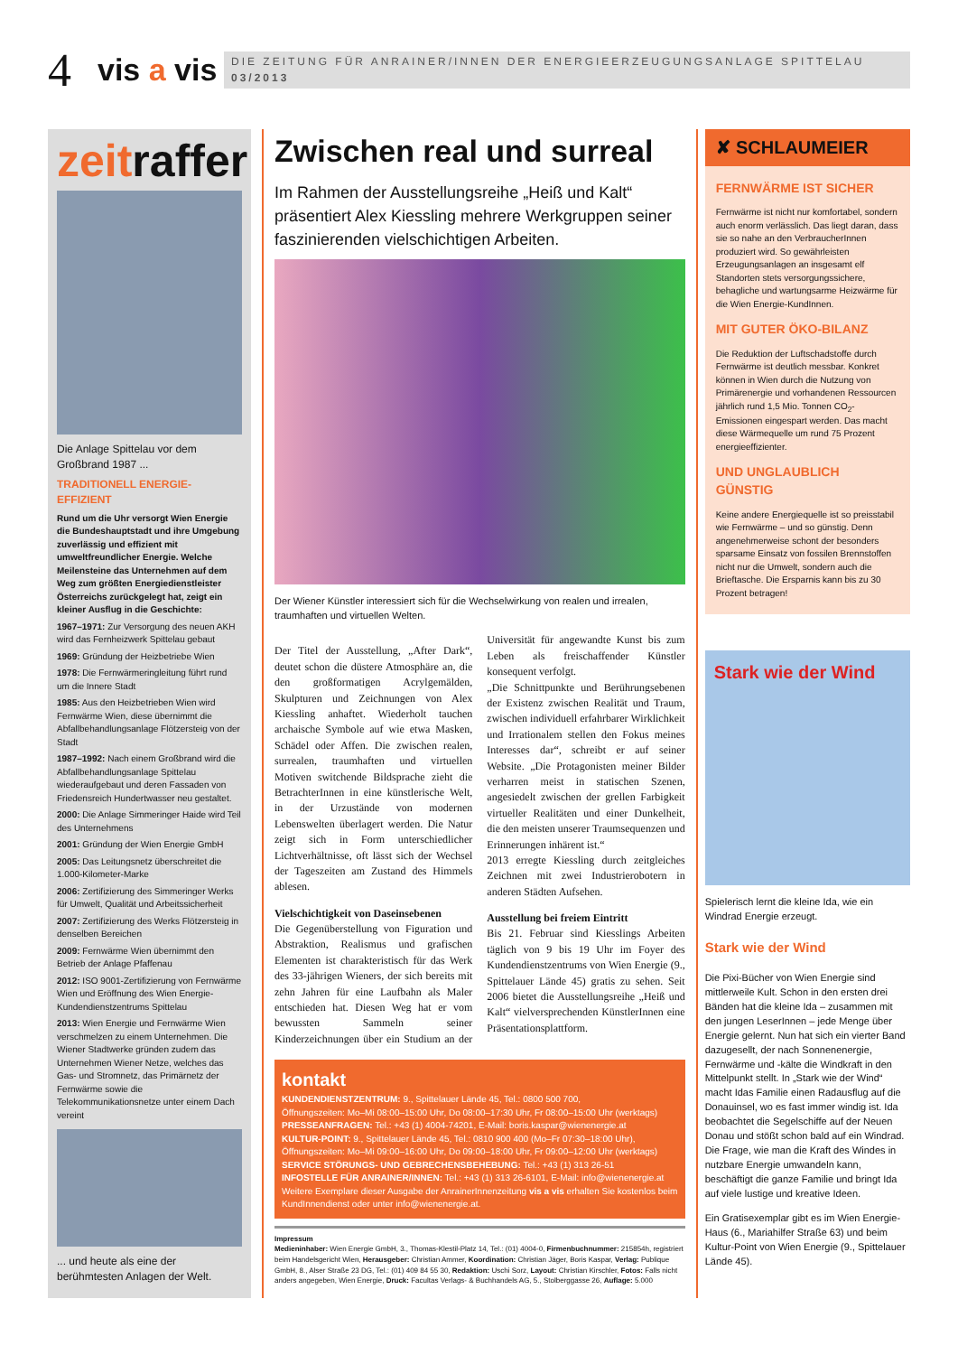4
vis a vis
DIE ZEITUNG FÜR ANRAINER/INNEN DER ENERGIEERZEUGUNGSANLAGE SPITTELAU 03/2013
zeitraffer
Die Anlage Spittelau vor dem Großbrand 1987 ...
TRADITIONELL ENERGIE-EFFIZIENT
Rund um die Uhr versorgt Wien Energie die Bundeshauptstadt und ihre Umgebung zuverlässig und effizient mit umweltfreundlicher Energie. Welche Meilensteine das Unternehmen auf dem Weg zum größten Energiedienstleister Österreichs zurückgelegt hat, zeigt ein kleiner Ausflug in die Geschichte:
1967–1971: Zur Versorgung des neuen AKH wird das Fernheizwerk Spittelau gebaut
1969: Gründung der Heizbetriebe Wien
1978: Die Fernwärmeringleitung führt rund um die Innere Stadt
1985: Aus den Heizbetrieben Wien wird Fernwärme Wien, diese übernimmt die Abfallbehandlungsanlage Flötzersteig von der Stadt
1987–1992: Nach einem Großbrand wird die Abfallbehandlungsanlage Spittelau wiederaufgebaut und deren Fassaden von Friedensreich Hundertwasser neu gestaltet.
2000: Die Anlage Simmeringer Haide wird Teil des Unternehmens
2001: Gründung der Wien Energie GmbH
2005: Das Leitungsnetz überschreitet die 1.000-Kilometer-Marke
2006: Zertifizierung des Simmeringer Werks für Umwelt, Qualität und Arbeitssicherheit
2007: Zertifizierung des Werks Flötzersteig in denselben Bereichen
2009: Fernwärme Wien übernimmt den Betrieb der Anlage Pfaffenau
2012: ISO 9001-Zertifizierung von Fernwärme Wien und Eröffnung des Wien Energie-Kundendienstzentrums Spittelau
2013: Wien Energie und Fernwärme Wien verschmelzen zu einem Unternehmen. Die Wiener Stadtwerke gründen zudem das Unternehmen Wiener Netze, welches das Gas- und Stromnetz, das Primärnetz der Fernwärme sowie die Telekommunikationsnetze unter einem Dach vereint
... und heute als eine der berühmtesten Anlagen der Welt.
Zwischen real und surreal
Im Rahmen der Ausstellungsreihe „Heiß und Kalt“ präsentiert Alex Kiessling mehrere Werkgruppen seiner faszinierenden vielschichtigen Arbeiten.
Der Wiener Künstler interessiert sich für die Wechselwirkung von realen und irrealen, traumhaften und virtuellen Welten.
Der Titel der Ausstellung, „After Dark“, deutet schon die düstere Atmosphäre an, die den großformatigen Acrylgemälden, Skulpturen und Zeichnungen von Alex Kiessling anhaftet. Wiederholt tauchen archaische Symbole auf wie etwa Masken, Schädel oder Affen. Die zwischen realen, surrealen, traumhaften und virtuellen Motiven switchende Bildsprache zieht die BetrachterInnen in eine künstlerische Welt, in der Urzustände von modernen Lebenswelten überlagert werden. Die Natur zeigt sich in Form unterschiedlicher Lichtverhältnisse, oft lässt sich der Wechsel der Tageszeiten am Zustand des Himmels ablesen.
Vielschichtigkeit von Daseinsebenen
Die Gegenüberstellung von Figuration und Abstraktion, Realismus und grafischen Elementen ist charakteristisch für das Werk des 33-jährigen Wieners, der sich bereits mit zehn Jahren für eine Laufbahn als Maler entschieden hat. Diesen Weg hat er vom bewussten Sammeln seiner Kinderzeichnungen über ein Studium an der Universität für angewandte Kunst bis zum Leben als freischaffender Künstler konsequent verfolgt.
„Die Schnittpunkte und Berührungsebenen der Existenz zwischen Realität und Traum, zwischen individuell erfahrbarer Wirklichkeit und Irrationalem stellen den Fokus meines Interesses dar“, schreibt er auf seiner Website. „Die Protagonisten meiner Bilder verharren meist in statischen Szenen, angesiedelt zwischen der grellen Farbigkeit virtueller Realitäten und einer Dunkelheit, die den meisten unserer Traumsequenzen und Erinnerungen inhärent ist.“
2013 erregte Kiessling durch zeitgleiches Zeichnen mit zwei Industrierobotern in anderen Städten Aufsehen.
Ausstellung bei freiem Eintritt
Bis 21. Februar sind Kiesslings Arbeiten täglich von 9 bis 19 Uhr im Foyer des Kundendienstzentrums von Wien Energie (9., Spittelauer Lände 45) gratis zu sehen. Seit 2006 bietet die Ausstellungsreihe „Heiß und Kalt“ vielversprechenden KünstlerInnen eine Präsentationsplattform.
kontakt
KUNDENDIENSTZENTRUM: 9., Spittelauer Lände 45, Tel.: 0800 500 700,
Öffnungszeiten: Mo–Mi 08:00–15:00 Uhr, Do 08:00–17:30 Uhr, Fr 08:00–15:00 Uhr (werktags)
PRESSEANFRAGEN: Tel.: +43 (1) 4004-74201, E-Mail: boris.kaspar@wienenergie.at
KULTUR-POINT: 9., Spittelauer Lände 45, Tel.: 0810 900 400 (Mo–Fr 07:30–18:00 Uhr),
Öffnungszeiten: Mo–Mi 09:00–16:00 Uhr, Do 09:00–18:00 Uhr, Fr 09:00–12:00 Uhr (werktags)
SERVICE STÖRUNGS- UND GEBRECHENSBEHEBUNG: Tel.: +43 (1) 313 26-51
INFOSTELLE FÜR ANRAINER/INNEN: Tel.: +43 (1) 313 26-6101, E-Mail: info@wienenergie.at
Weitere Exemplare dieser Ausgabe der AnrainerInnenzeitung vis a vis erhalten Sie kostenlos beim KundInnendienst oder unter info@wienenergie.at.
Impressum
Medieninhaber: Wien Energie GmbH, 3., Thomas-Klestil-Platz 14, Tel.: (01) 4004-0, Firmenbuchnummer: 215854h, registriert beim Handelsgericht Wien, Herausgeber: Christian Ammer, Koordination: Christian Jäger, Boris Kaspar, Verlag: Publique GmbH, 8., Alser Straße 23 DG, Tel.: (01) 409 84 55 30, Redaktion: Uschi Sorz, Layout: Christian Kirschler, Fotos: Falls nicht anders angegeben, Wien Energie, Druck: Facultas Verlags- & Buchhandels AG, 5., Stolberggasse 26, Auflage: 5.000
✘ SCHLAUMEIER
FERNWÄRME IST SICHER
Fernwärme ist nicht nur komfortabel, sondern auch enorm verlässlich. Das liegt daran, dass sie so nahe an den VerbraucherInnen produziert wird. So gewährleisten Erzeugungsanlagen an insgesamt elf Standorten stets versorgungssichere, behagliche und wartungsarme Heizwärme für die Wien Energie-KundInnen.
MIT GUTER ÖKO-BILANZ
Die Reduktion der Luftschadstoffe durch Fernwärme ist deutlich messbar. Konkret können in Wien durch die Nutzung von Primärenergie und vorhandenen Ressourcen jährlich rund 1,5 Mio. Tonnen CO<sub>2</sub>-Emissionen eingespart werden. Das macht diese Wärmequelle um rund 75 Prozent energieeffizienter.
UND UNGLAUBLICH GÜNSTIG
Keine andere Energiequelle ist so preisstabil wie Fernwärme – und so günstig. Denn angenehmerweise schont der besonders sparsame Einsatz von fossilen Brennstoffen nicht nur die Umwelt, sondern auch die Brieftasche. Die Ersparnis kann bis zu 30 Prozent betragen!
Stark wie der Wind
Spielerisch lernt die kleine Ida, wie ein Windrad Energie erzeugt.
Stark wie der Wind
Die Pixi-Bücher von Wien Energie sind mittlerweile Kult. Schon in den ersten drei Bänden hat die kleine Ida – zusammen mit den jungen LeserInnen – jede Menge über Energie gelernt. Nun hat sich ein vierter Band dazugesellt, der nach Sonnenenergie, Fernwärme und -kälte die Windkraft in den Mittelpunkt stellt. In „Stark wie der Wind“ macht Idas Familie einen Radausflug auf die Donauinsel, wo es fast immer windig ist. Ida beobachtet die Segelschiffe auf der Neuen Donau und stößt schon bald auf ein Windrad. Die Frage, wie man die Kraft des Windes in nutzbare Energie umwandeln kann, beschäftigt die ganze Familie und bringt Ida auf viele lustige und kreative Ideen.
Ein Gratisexemplar gibt es im Wien Energie-Haus (6., Mariahilfer Straße 63) und beim Kultur-Point von Wien Energie (9., Spittelauer Lände 45).